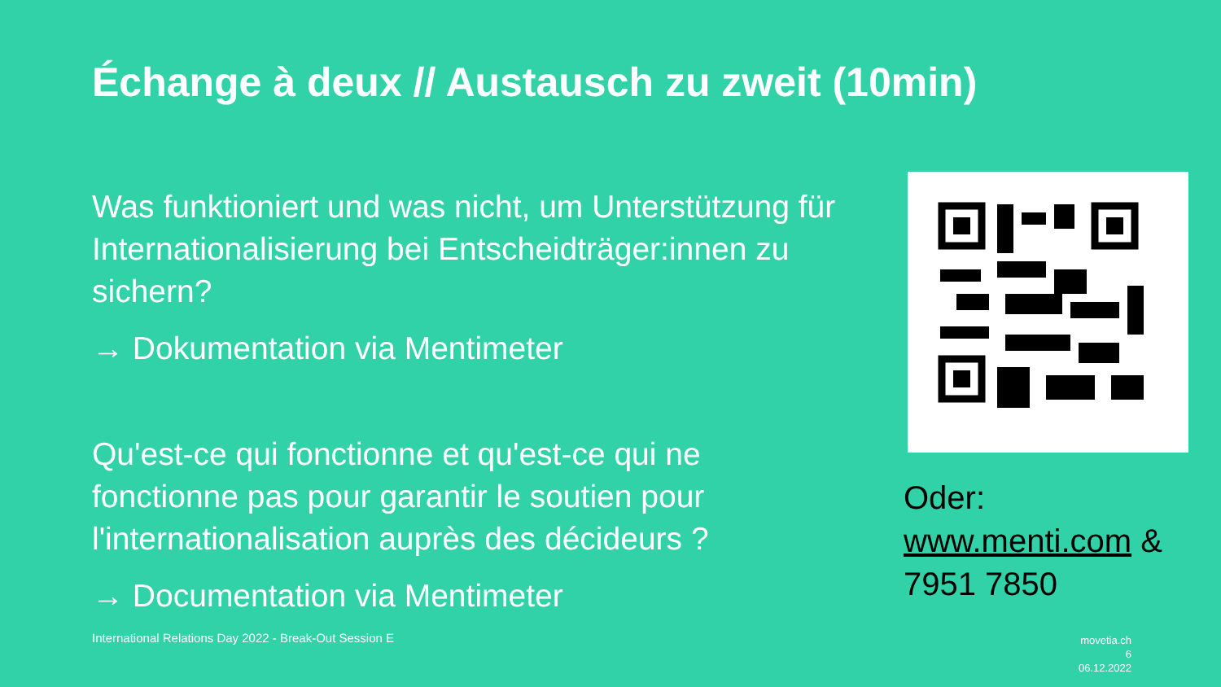Échange à deux // Austausch zu zweit (10min)
Was funktioniert und was nicht, um Unterstützung für Internationalisierung bei Entscheidträger:innen zu sichern?
→ Dokumentation via Mentimeter
Qu'est-ce qui fonctionne et qu'est-ce qui ne fonctionne pas pour garantir le soutien pour l'internationalisation auprès des décideurs ?
→ Documentation via Mentimeter
Oder:
www.menti.com &
7951 7850
International Relations Day 2022 - Break-Out Session E
movetia.ch
6
06.12.2022